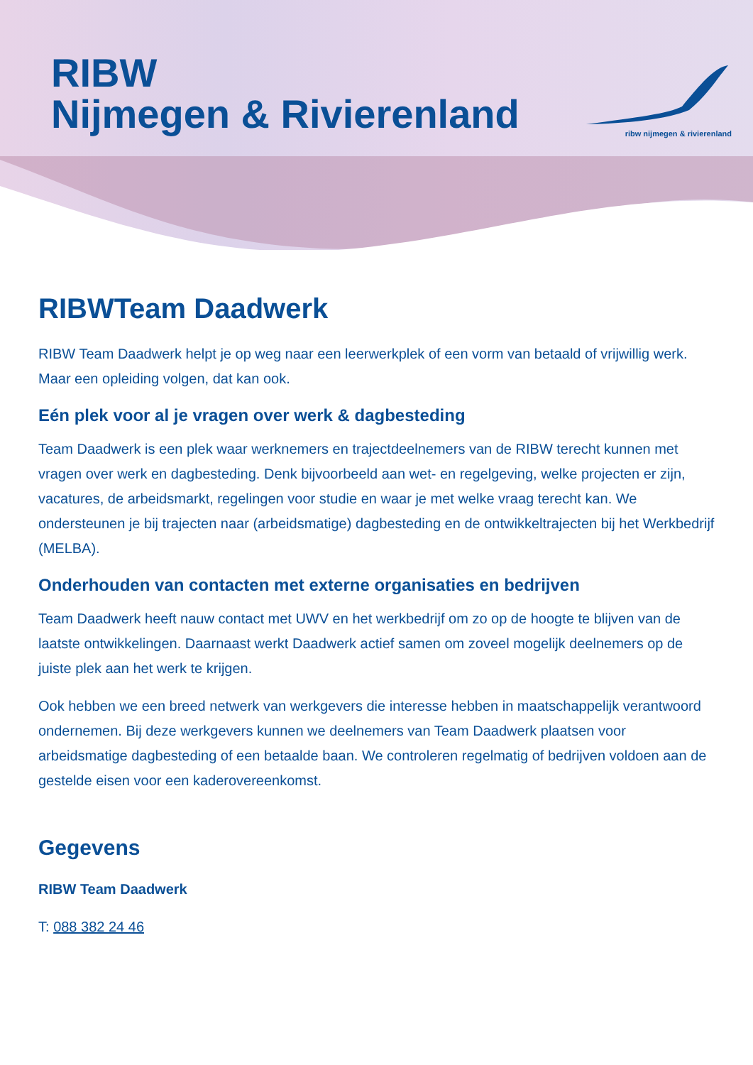RIBW
Nijmegen & Rivierenland
ribw nijmegen & rivierenland
RIBWTeam Daadwerk
RIBW Team Daadwerk helpt je op weg naar een leerwerkplek of een vorm van betaald of vrijwillig werk. Maar een opleiding volgen, dat kan ook.
Eén plek voor al je vragen over werk & dagbesteding
Team Daadwerk is een plek waar werknemers en trajectdeelnemers van de RIBW terecht kunnen met vragen over werk en dagbesteding. Denk bijvoorbeeld aan wet- en regelgeving, welke projecten er zijn, vacatures, de arbeidsmarkt, regelingen voor studie en waar je met welke vraag terecht kan. We ondersteunen je bij trajecten naar (arbeidsmatige) dagbesteding en de ontwikkeltrajecten bij het Werkbedrijf (MELBA).
Onderhouden van contacten met externe organisaties en bedrijven
Team Daadwerk heeft nauw contact met UWV en het werkbedrijf om zo op de hoogte te blijven van de laatste ontwikkelingen. Daarnaast werkt Daadwerk actief samen om zoveel mogelijk deelnemers op de juiste plek aan het werk te krijgen.
Ook hebben we een breed netwerk van werkgevers die interesse hebben in maatschappelijk verantwoord ondernemen. Bij deze werkgevers kunnen we deelnemers van Team Daadwerk plaatsen voor arbeidsmatige dagbesteding of een betaalde baan. We controleren regelmatig of bedrijven voldoen aan de gestelde eisen voor een kaderovereenkomst.
Gegevens
RIBW Team Daadwerk
T: 088 382 24 46